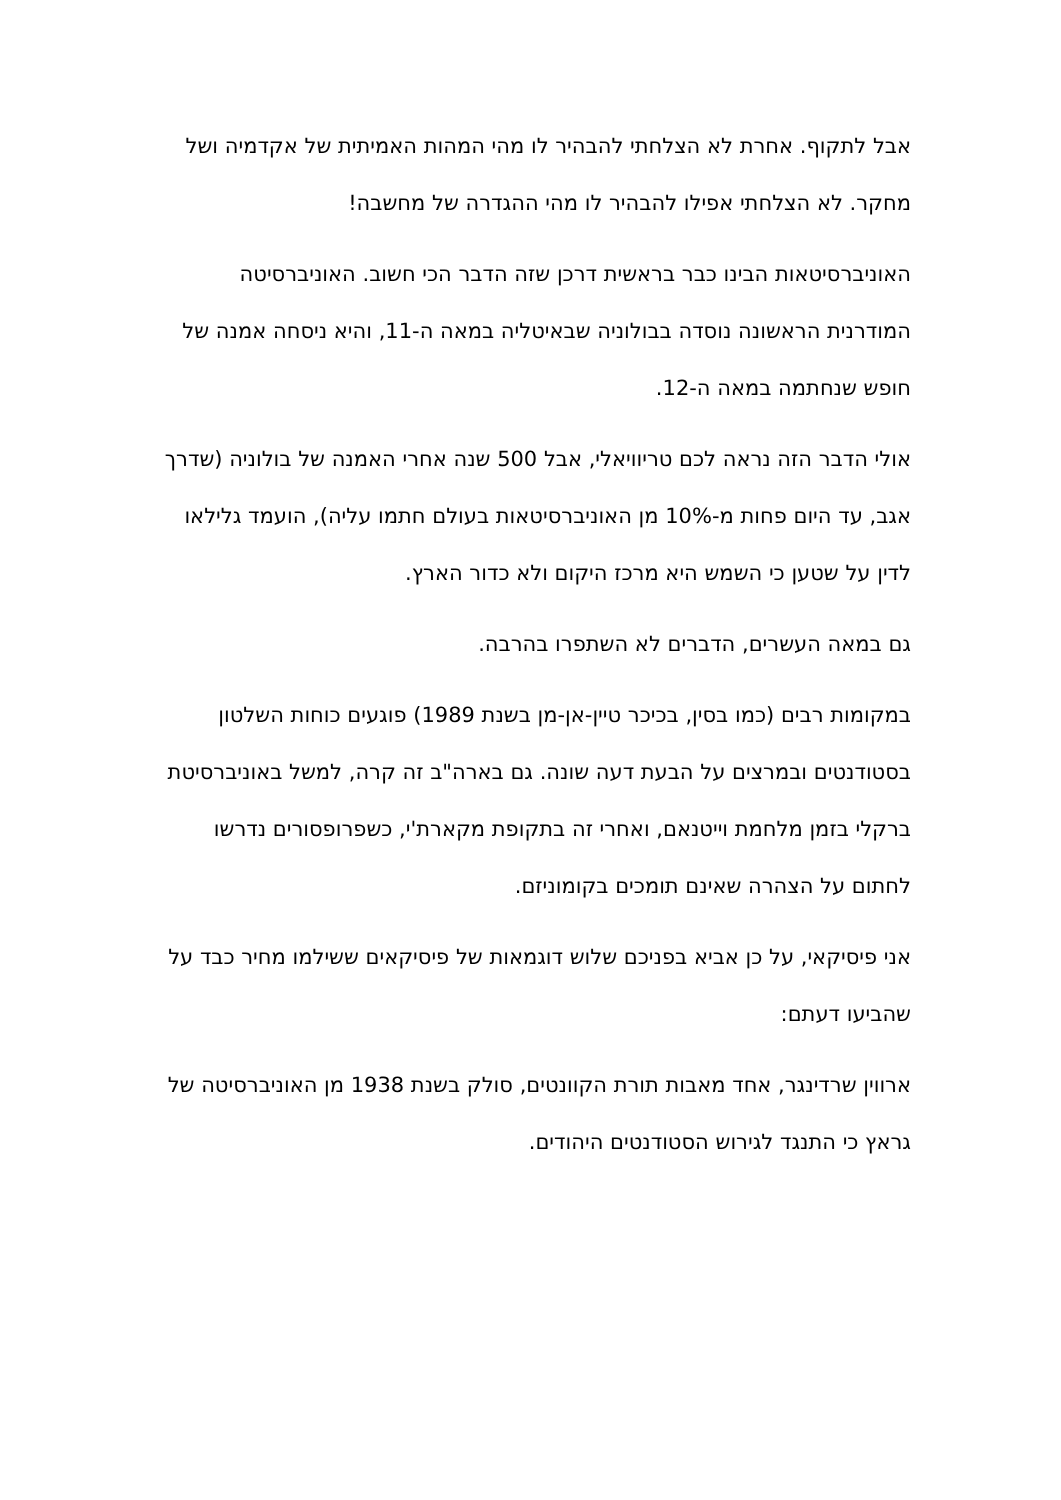אבל לתקוף. אחרת לא הצלחתי להבהיר לו מהי המהות האמיתית של אקדמיה ושל מחקר. לא הצלחתי אפילו להבהיר לו מהי ההגדרה של מחשבה!
האוניברסיטאות הבינו כבר בראשית דרכן שזה הדבר הכי חשוב. האוניברסיטה המודרנית הראשונה נוסדה בבולוניה שבאיטליה במאה ה-11, והיא ניסחה אמנה של חופש שנחתמה במאה ה-12.
אולי הדבר הזה נראה לכם טריוויאלי, אבל 500 שנה אחרי האמנה של בולוניה (שדרך אגב, עד היום פחות מ-10% מן האוניברסיטאות בעולם חתמו עליה), הועמד גלילאו לדין על שטען כי השמש היא מרכז היקום ולא כדור הארץ.
גם במאה העשרים, הדברים לא השתפרו בהרבה.
במקומות רבים (כמו בסין, בכיכר טיין-אן-מן בשנת 1989) פוגעים כוחות השלטון בסטודנטים ובמרצים על הבעת דעה שונה. גם בארה"ב זה קרה, למשל באוניברסיטת ברקלי בזמן מלחמת וייטנאם, ואחרי זה בתקופת מקארת'י, כשפרופסורים נדרשו לחתום על הצהרה שאינם תומכים בקומוניזם.
אני פיסיקאי, על כן אביא בפניכם שלוש דוגמאות של פיסיקאים ששילמו מחיר כבד על שהביעו דעתם:
ארווין שרדינגר, אחד מאבות תורת הקוונטים, סולק בשנת 1938 מן האוניברסיטה של גראץ כי התנגד לגירוש הסטודנטים היהודים.